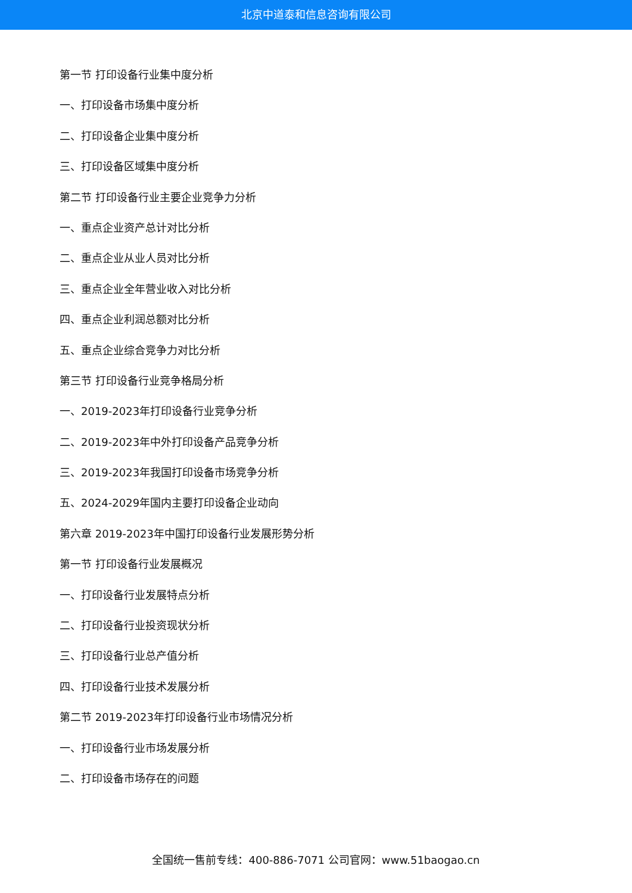北京中道泰和信息咨询有限公司
第一节 打印设备行业集中度分析
一、打印设备市场集中度分析
二、打印设备企业集中度分析
三、打印设备区域集中度分析
第二节 打印设备行业主要企业竞争力分析
一、重点企业资产总计对比分析
二、重点企业从业人员对比分析
三、重点企业全年营业收入对比分析
四、重点企业利润总额对比分析
五、重点企业综合竞争力对比分析
第三节 打印设备行业竞争格局分析
一、2019-2023年打印设备行业竞争分析
二、2019-2023年中外打印设备产品竞争分析
三、2019-2023年我国打印设备市场竞争分析
五、2024-2029年国内主要打印设备企业动向
第六章 2019-2023年中国打印设备行业发展形势分析
第一节 打印设备行业发展概况
一、打印设备行业发展特点分析
二、打印设备行业投资现状分析
三、打印设备行业总产值分析
四、打印设备行业技术发展分析
第二节 2019-2023年打印设备行业市场情况分析
一、打印设备行业市场发展分析
二、打印设备市场存在的问题
全国统一售前专线：400-886-7071 公司官网：www.51baogao.cn